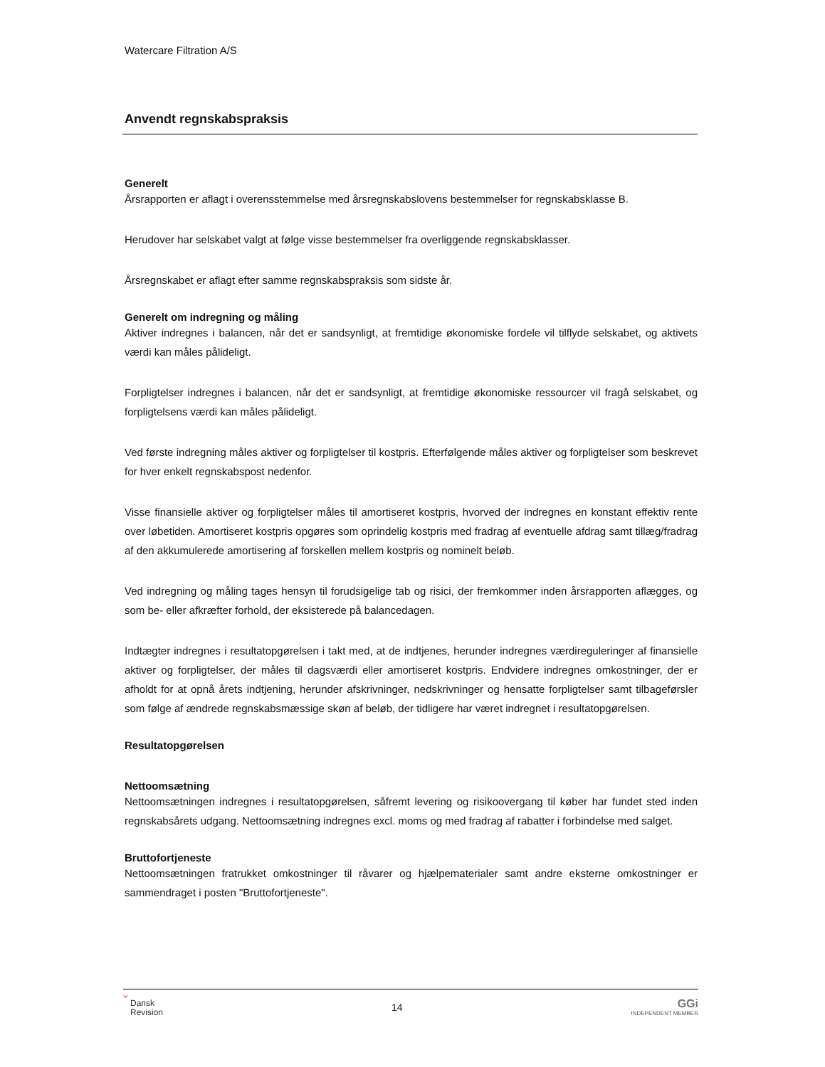Watercare Filtration A/S
Anvendt regnskabspraksis
Generelt
Årsrapporten er aflagt i overensstemmelse med årsregnskabslovens bestemmelser for regnskabsklasse B.
Herudover har selskabet valgt at følge visse bestemmelser fra overliggende regnskabsklasser.
Årsregnskabet er aflagt efter samme regnskabspraksis som sidste år.
Generelt om indregning og måling
Aktiver indregnes i balancen, når det er sandsynligt, at fremtidige økonomiske fordele vil tilflyde selskabet, og aktivets værdi kan måles pålideligt.
Forpligtelser indregnes i balancen, når det er sandsynligt, at fremtidige økonomiske ressourcer vil fragå selskabet, og forpligtelsens værdi kan måles pålideligt.
Ved første indregning måles aktiver og forpligtelser til kostpris. Efterfølgende måles aktiver og forpligtelser som beskrevet for hver enkelt regnskabspost nedenfor.
Visse finansielle aktiver og forpligtelser måles til amortiseret kostpris, hvorved der indregnes en konstant effektiv rente over løbetiden. Amortiseret kostpris opgøres som oprindelig kostpris med fradrag af eventuelle afdrag samt tillæg/fradrag af den akkumulerede amortisering af forskellen mellem kostpris og nominelt beløb.
Ved indregning og måling tages hensyn til forudsigelige tab og risici, der fremkommer inden årsrapporten aflægges, og som be- eller afkræfter forhold, der eksisterede på balancedagen.
Indtægter indregnes i resultatopgørelsen i takt med, at de indtjenes, herunder indregnes værdireguleringer af finansielle aktiver og forpligtelser, der måles til dagsværdi eller amortiseret kostpris. Endvidere indregnes omkostninger, der er afholdt for at opnå årets indtjening, herunder afskrivninger, nedskrivninger og hensatte forpligtelser samt tilbageførsler som følge af ændrede regnskabsmæssige skøn af beløb, der tidligere har været indregnet i resultatopgørelsen.
Resultatopgørelsen
Nettoomsætning
Nettoomsætningen indregnes i resultatopgørelsen, såfremt levering og risikoovergang til køber har fundet sted inden regnskabsårets udgang. Nettoomsætning indregnes excl. moms og med fradrag af rabatter i forbindelse med salget.
Bruttofortjeneste
Nettoomsætningen fratrukket omkostninger til råvarer og hjælpematerialer samt andre eksterne omkostninger er sammendraget i posten "Bruttofortjeneste".
ˇ Dansk
Revision
14
GGi
INDEPENDENT MEMBER